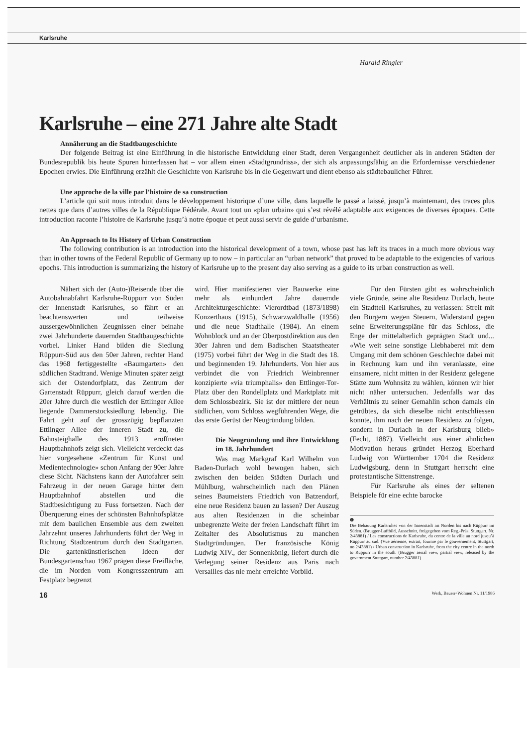Karlsruhe
Harald Ringler
Karlsruhe – eine 271 Jahre alte Stadt
Annäherung an die Stadtbaugeschichte
Der folgende Beitrag ist eine Einführung in die historische Entwicklung einer Stadt, deren Vergangenheit deutlicher als in anderen Städten der Bundesrepublik bis heute Spuren hinterlassen hat – vor allem einen «Stadtgrundriss», der sich als anpassungsfähig an die Erfordernisse verschiedener Epochen erwies. Die Einführung erzählt die Geschichte von Karlsruhe bis in die Gegenwart und dient ebenso als städtebaulicher Führer.
Une approche de la ville par l’histoire de sa construction
L’article qui suit nous introduit dans le développement historique d’une ville, dans laquelle le passé a laissé, jusqu’à maintemant, des traces plus nettes que dans d’autres villes de la République Fédérale. Avant tout un «plan urbain» qui s’est révélé adaptable aux exigences de diverses époques. Cette introduction raconte l’histoire de Karlsruhe jusqu’à notre époque et peut aussi servir de guide d’urbanisme.
An Approach to Its History of Urban Construction
The following contribution is an introduction into the historical development of a town, whose past has left its traces in a much more obvious way than in other towns of the Federal Republic of Germany up to now – in particular an “urban network” that proved to be adaptable to the exigencies of various epochs. This introduction is summarizing the history of Karlsruhe up to the present day also serving as a guide to its urban construction as well.
Nähert sich der (Auto-)Reisende über die Autobahnabfahrt Karlsruhe-Rüppurr von Süden der Innenstadt Karlsruhes, so fährt er an beachtenswerten und teilweise aussergewöhnlichen Zeugnissen einer beinahe zwei Jahrhunderte dauernden Stadtbaugeschichte vorbei. Linker Hand bilden die Siedlung Rüppurr-Süd aus den 50er Jahren, rechter Hand das 1968 fertiggestellte «Baumgarten» den südlichen Stadtrand. Wenige Minuten später zeigt sich der Ostendorfplatz, das Zentrum der Gartenstadt Rüppurr, gleich darauf werden die 20er Jahre durch die westlich der Ettlinger Allee liegende Dammerstocksiedlung lebendig. Die Fahrt geht auf der grosszügig bepflanzten Ettlinger Allee der inneren Stadt zu, die Bahnsteighalle des 1913 eröffneten Hauptbahnhofs zeigt sich. Vielleicht verdeckt das hier vorgesehene «Zentrum für Kunst und Medientechnologie» schon Anfang der 90er Jahre diese Sicht. Nächstens kann der Autofahrer sein Fahrzeug in der neuen Garage hinter dem Hauptbahnhof abstellen und die Stadtbesichtigung zu Fuss fortsetzen. Nach der Überquerung eines der schönsten Bahnhofsplätze mit dem baulichen Ensemble aus dem zweiten Jahrzehnt unseres Jahrhunderts führt der Weg in Richtung Stadtzentrum durch den Stadtgarten. Die gartenkünstlerischen Ideen der Bundesgartenschau 1967 prägen diese Freifläche, die im Norden vom Kongresszentrum am Festplatz begrenzt
wird. Hier manifestieren vier Bauwerke eine mehr als einhundert Jahre dauernde Architekturgeschichte: Vierordtbad (1873/1898) Konzerthaus (1915), Schwarzwaldhalle (1956) und die neue Stadthalle (1984). An einem Wohnblock und an der Oberpostdirektion aus den 30er Jahren und dem Badischen Staatstheater (1975) vorbei führt der Weg in die Stadt des 18. und beginnenden 19. Jahrhunderts. Von hier aus verbindet die von Friedrich Weinbrenner konzipierte «via triumphalis» den Ettlinger-Tor-Platz über den Rondellplatz und Marktplatz mit dem Schlossbezirk. Sie ist der mittlere der neun südlichen, vom Schloss wegführenden Wege, die das erste Gerüst der Neugründung bilden.
Die Neugründung und ihre Entwicklung im 18. Jahrhundert
Was mag Markgraf Karl Wilhelm von Baden-Durlach wohl bewogen haben, sich zwischen den beiden Städten Durlach und Mühlburg, wahrscheinlich nach den Plänen seines Baumeisters Friedrich von Batzendorf, eine neue Residenz bauen zu lassen? Der Auszug aus alten Residenzen in die scheinbar unbegrenzte Weite der freien Landschaft führt im Zeitalter des Absolutismus zu manchen Stadtgründungen. Der französische König Ludwig XIV., der Sonnenkönig, liefert durch die Verlegung seiner Residenz aus Paris nach Versailles das nie mehr erreichte Vorbild.
Für den Fürsten gibt es wahrscheinlich viele Gründe, seine alte Residenz Durlach, heute ein Stadtteil Karlsruhes, zu verlassen: Streit mit den Bürgern wegen Steuern, Widerstand gegen seine Erweiterungspläne für das Schloss, die Enge der mittelalterlich geprägten Stadt und... «Wie weit seine sonstige Liebhaberei mit dem Umgang mit dem schönen Geschlechte dabei mit in Rechnung kam und ihn veranlasste, eine einsamere, nicht mitten in der Residenz gelegene Stätte zum Wohnsitz zu wählen, können wir hier nicht näher untersuchen. Jedenfalls war das Verhältnis zu seiner Gemahlin schon damals ein getrübtes, da sich dieselbe nicht entschliessen konnte, ihm nach der neuen Residenz zu folgen, sondern in Durlach in der Karlsburg blieb» (Fecht, 1887). Vielleicht aus einer ähnlichen Motivation heraus gründet Herzog Eberhard Ludwig von Württember 1704 die Residenz Ludwigsburg, denn in Stuttgart herrscht eine protestantische Sittenstrenge.
Für Karlsruhe als eines der seltenen Beispiele für eine echte barocke
❶
Die Bebauung Karlsruhes von der Innenstadt im Norden bis nach Rüppurr im Süden. (Brugger-Luftbild, Ausschnitt, freigegeben vom Reg.-Präs. Stuttgart, Nr. 2/43881) / Les constructions de Karlsruhe, du centre de la ville au nord jusqu’à Rüppurr au sud. (Vue aérienne, extrait, fournie par le gouvernement, Stuttgart, no 2/43881) / Urban construction in Karlsruhe, from the city centre in the north to Rüppurr in the south. (Brugger aerial view, partial view, released by the government Stuttgart, number 2/43881)
16 Werk, Bauen+Wohnen Nr. 11/1986